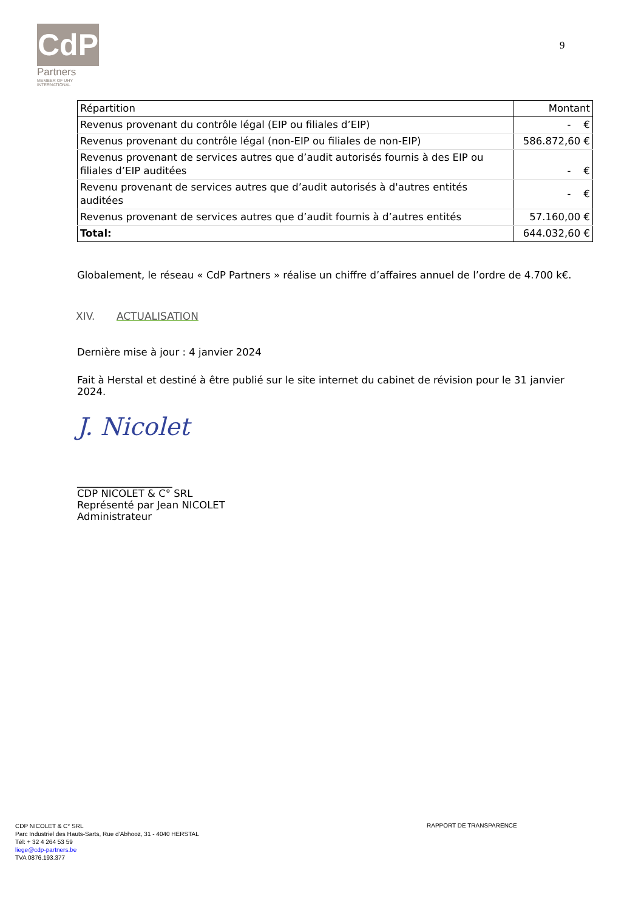CdP
Partners
MEMBER OF UHY
INTERNATIONAL
9
| Répartition | Montant |
| --- | --- |
| Revenus provenant du contrôle légal (EIP ou filiales d’EIP) | - € |
| Revenus provenant du contrôle légal (non-EIP ou filiales de non-EIP) | 586.872,60 € |
| Revenus provenant de services autres que d’audit autorisés fournis à des EIP ou filiales d’EIP auditées | - € |
| Revenu provenant de services autres que d’audit autorisés à d'autres entités auditées | - € |
| Revenus provenant de services autres que d’audit fournis à d’autres entités | 57.160,00 € |
| Total: | 644.032,60 € |
Globalement, le réseau « CdP Partners » réalise un chiffre d’affaires annuel de l’ordre de 4.700 k€.
XIV. ACTUALISATION
Dernière mise à jour : 4 janvier 2024
Fait à Herstal et destiné à être publié sur le site internet du cabinet de révision pour le 31 janvier 2024.
J. Nicolet
___________________
CDP NICOLET & C° SRL
Représenté par Jean NICOLET
Administrateur
CDP NICOLET & C° SRL
Parc Industriel des Hauts-Sarts, Rue d’Abhooz, 31 - 4040 HERSTAL
Tél: + 32 4 264 53 59
liege@cdp-partners.be
TVA 0876.193.377
RAPPORT DE TRANSPARENCE